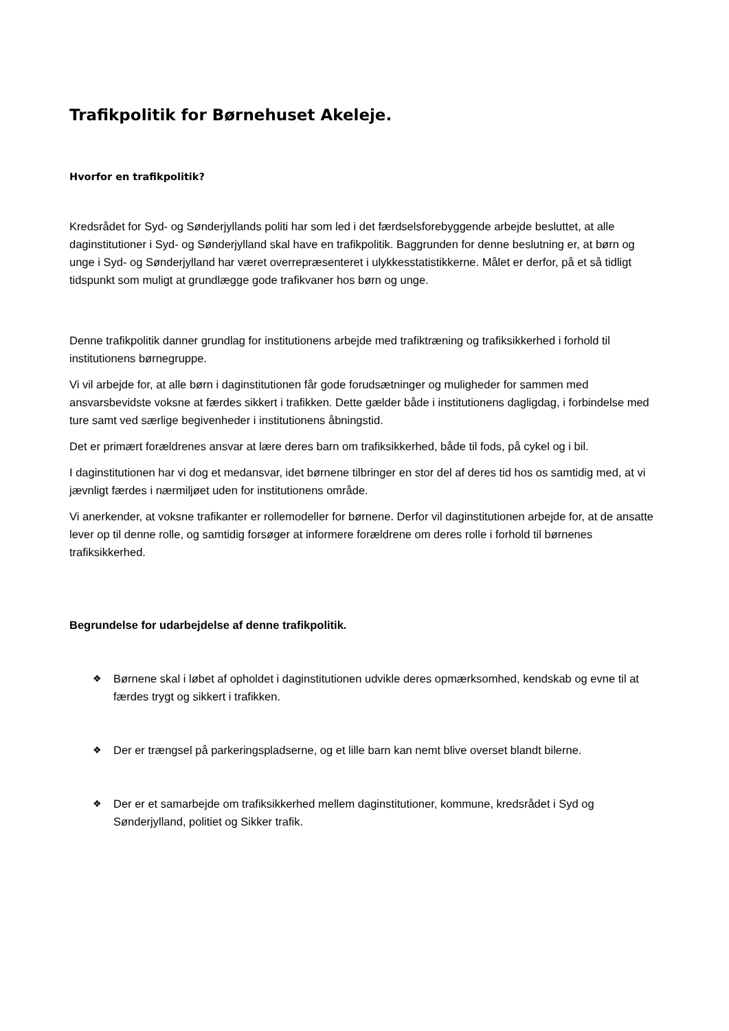Trafikpolitik for Børnehuset Akeleje.
Hvorfor en trafikpolitik?
Kredsrådet for Syd- og Sønderjyllands politi har som led i det færdselsforebyggende arbejde besluttet, at alle daginstitutioner i Syd- og Sønderjylland skal have en trafikpolitik. Baggrunden for denne beslutning er, at børn og unge i Syd- og Sønderjylland har været overrepræsenteret i ulykkesstatistikkerne. Målet er derfor, på et så tidligt tidspunkt som muligt at grundlægge gode trafikvaner hos børn og unge.
Denne trafikpolitik danner grundlag for institutionens arbejde med trafiktræning og trafiksikkerhed i forhold til institutionens børnegruppe.
Vi vil arbejde for, at alle børn i daginstitutionen får gode forudsætninger og muligheder for sammen med ansvarsbevidste voksne at færdes sikkert i trafikken. Dette gælder både i institutionens dagligdag, i forbindelse med ture samt ved særlige begivenheder i institutionens åbningstid.
Det er primært forældrenes ansvar at lære deres barn om trafiksikkerhed, både til fods, på cykel og i bil.
I daginstitutionen har vi dog et medansvar, idet børnene tilbringer en stor del af deres tid hos os samtidig med, at vi jævnligt færdes i nærmiljøet uden for institutionens område.
Vi anerkender, at voksne trafikanter er rollemodeller for børnene. Derfor vil daginstitutionen arbejde for, at de ansatte lever op til denne rolle, og samtidig forsøger at informere forældrene om deres rolle i forhold til børnenes trafiksikkerhed.
Begrundelse for udarbejdelse af denne trafikpolitik.
❖ Børnene skal i løbet af opholdet i daginstitutionen udvikle deres opmærksomhed, kendskab og evne til at færdes trygt og sikkert i trafikken.
❖ Der er trængsel på parkeringspladserne, og et lille barn kan nemt blive overset blandt bilerne.
❖ Der er et samarbejde om trafiksikkerhed mellem daginstitutioner, kommune, kredsrådet i Syd og Sønderjylland, politiet og Sikker trafik.